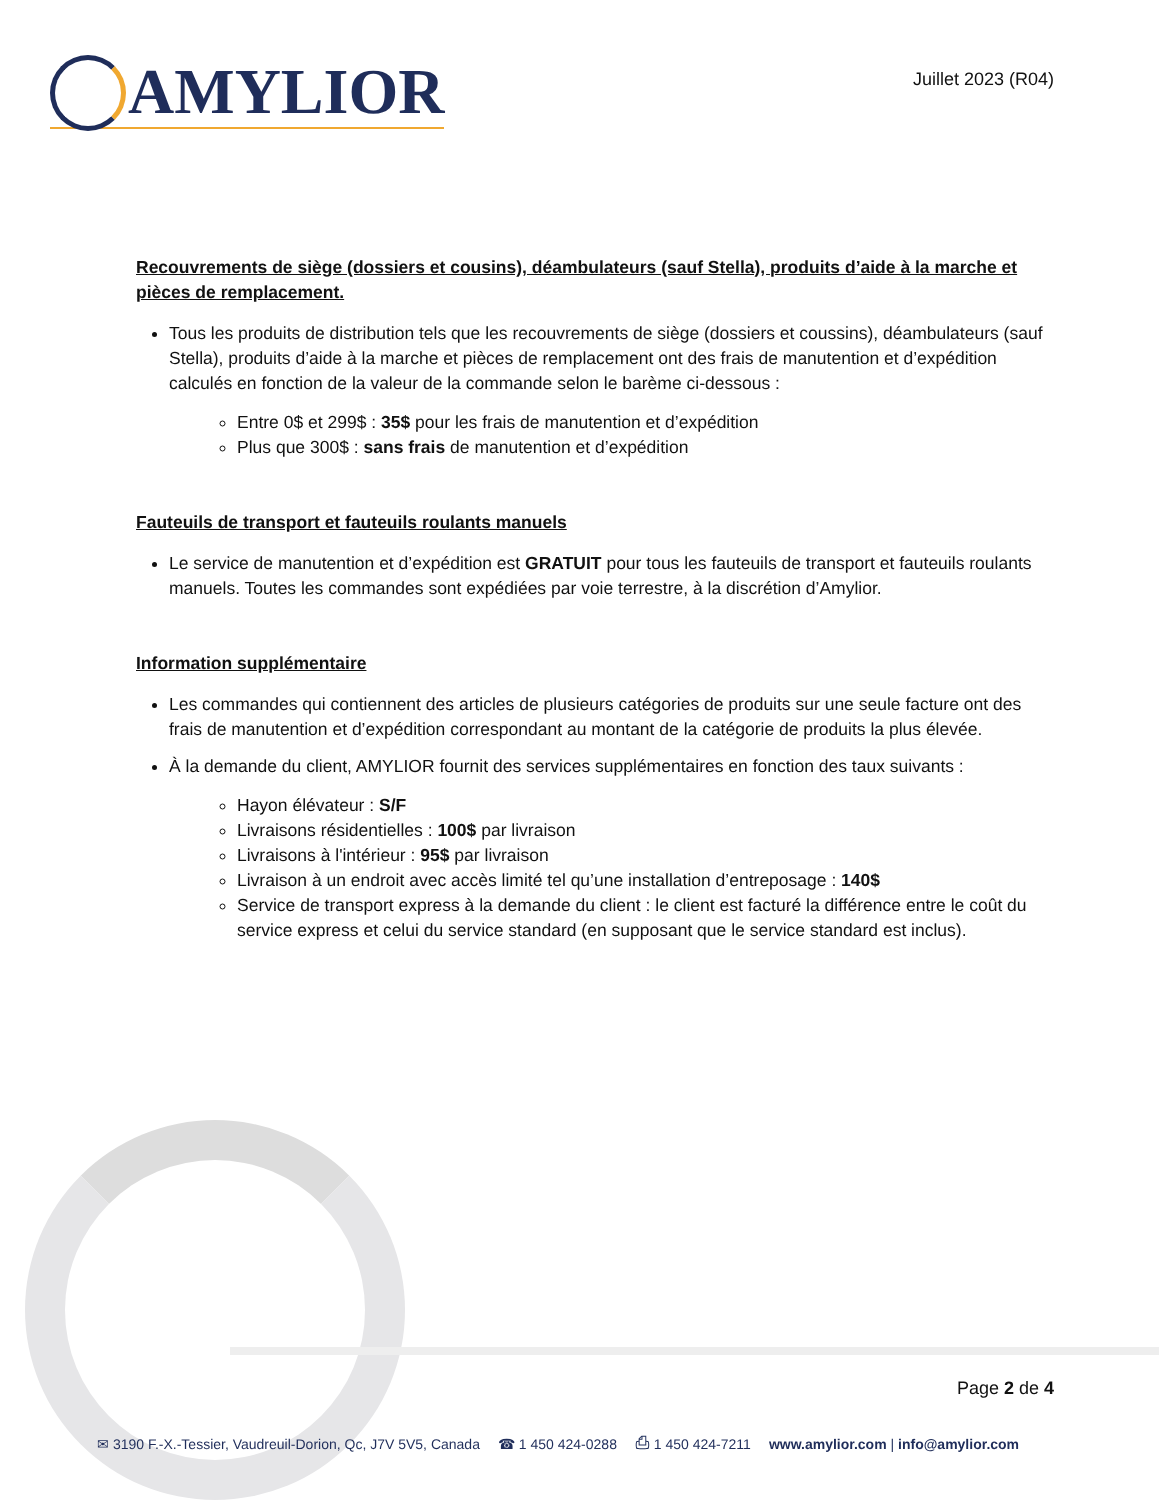AMYLIOR
Juillet 2023 (R04)
Recouvrements de siège (dossiers et cousins), déambulateurs (sauf Stella), produits d’aide à la marche et pièces de remplacement.
Tous les produits de distribution tels que les recouvrements de siège (dossiers et coussins), déambulateurs (sauf Stella), produits d’aide à la marche et pièces de remplacement ont des frais de manutention et d’expédition calculés en fonction de la valeur de la commande selon le barème ci-dessous :
Entre 0$ et 299$ : 35$ pour les frais de manutention et d’expédition
Plus que 300$ : sans frais de manutention et d’expédition
Fauteuils de transport et fauteuils roulants manuels
Le service de manutention et d’expédition est GRATUIT pour tous les fauteuils de transport et fauteuils roulants manuels. Toutes les commandes sont expédiées par voie terrestre, à la discrétion d’Amylior.
Information supplémentaire
Les commandes qui contiennent des articles de plusieurs catégories de produits sur une seule facture ont des frais de manutention et d’expédition correspondant au montant de la catégorie de produits la plus élevée.
À la demande du client, AMYLIOR fournit des services supplémentaires en fonction des taux suivants :
Hayon élévateur : S/F
Livraisons résidentielles : 100$ par livraison
Livraisons à l'intérieur : 95$ par livraison
Livraison à un endroit avec accès limité tel qu’une installation d’entreposage : 140$
Service de transport express à la demande du client : le client est facturé la différence entre le coût du service express et celui du service standard (en supposant que le service standard est inclus).
Page 2 de 4
✉ 3190 F.-X.-Tessier, Vaudreuil-Dorion, Qc, J7V 5V5, Canada ☎ 1 450 424-0288 ⎙ 1 450 424-7211 www.amylior.com | info@amylior.com